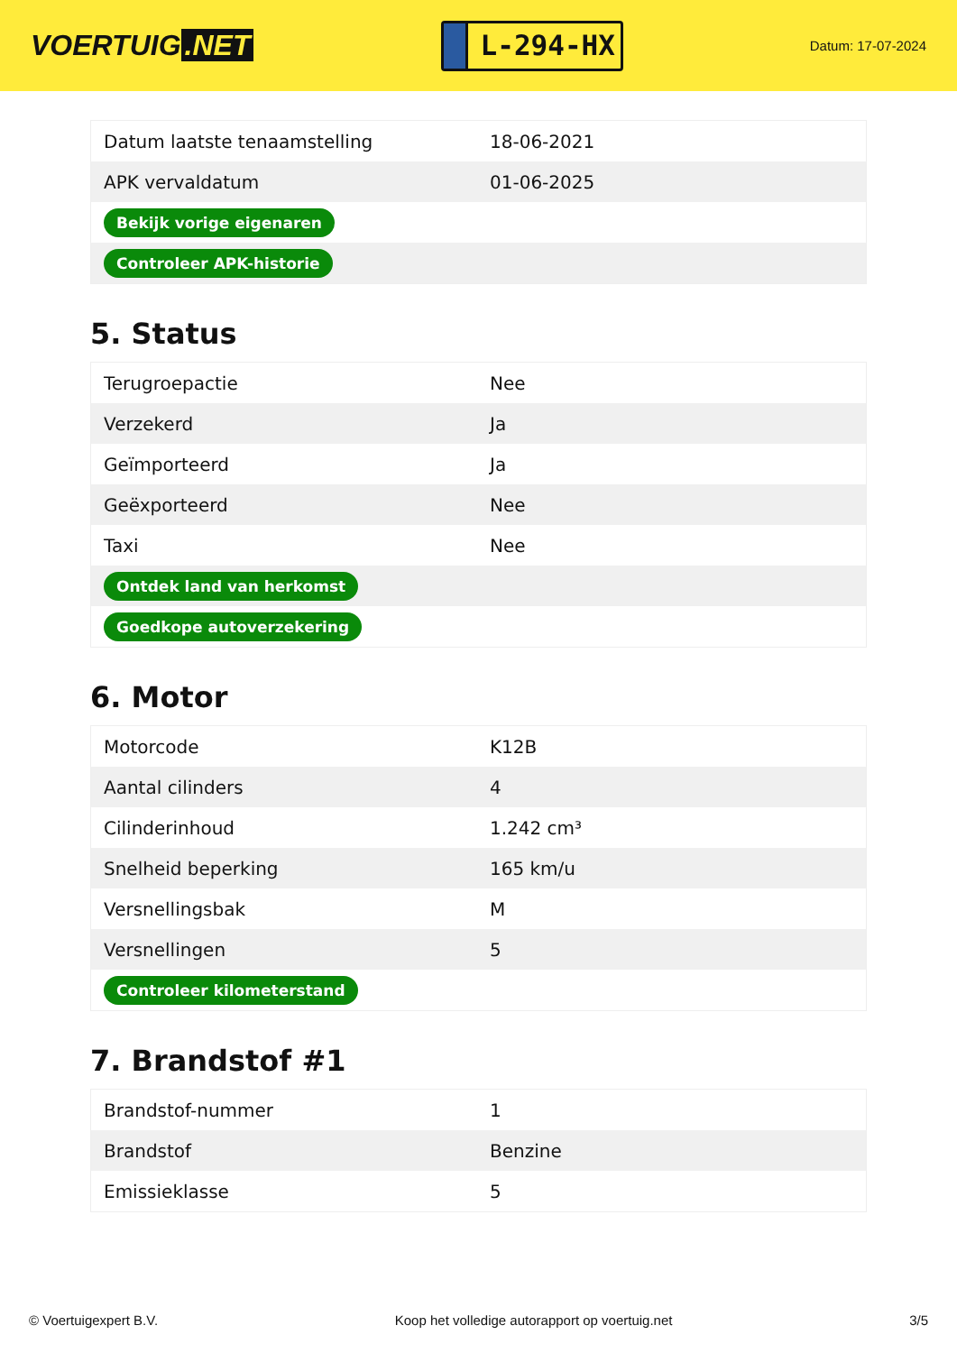VOERTUIG.NET
L-294-HX
Datum: 17-07-2024
| Datum laatste tenaamstelling | 18-06-2021 |
| APK vervaldatum | 01-06-2025 |
| Bekijk vorige eigenaren | |
| Controleer APK-historie | |
5. Status
| Terugroepactie | Nee |
| Verzekerd | Ja |
| Geïmporteerd | Ja |
| Geëxporteerd | Nee |
| Taxi | Nee |
| Ontdek land van herkomst | |
| Goedkope autoverzekering | |
6. Motor
| Motorcode | K12B |
| Aantal cilinders | 4 |
| Cilinderinhoud | 1.242 cm³ |
| Snelheid beperking | 165 km/u |
| Versnellingsbak | M |
| Versnellingen | 5 |
| Controleer kilometerstand | |
7. Brandstof #1
| Brandstof-nummer | 1 |
| Brandstof | Benzine |
| Emissieklasse | 5 |
© Voertuigexpert B.V. Koop het volledige autorapport op voertuig.net 3/5